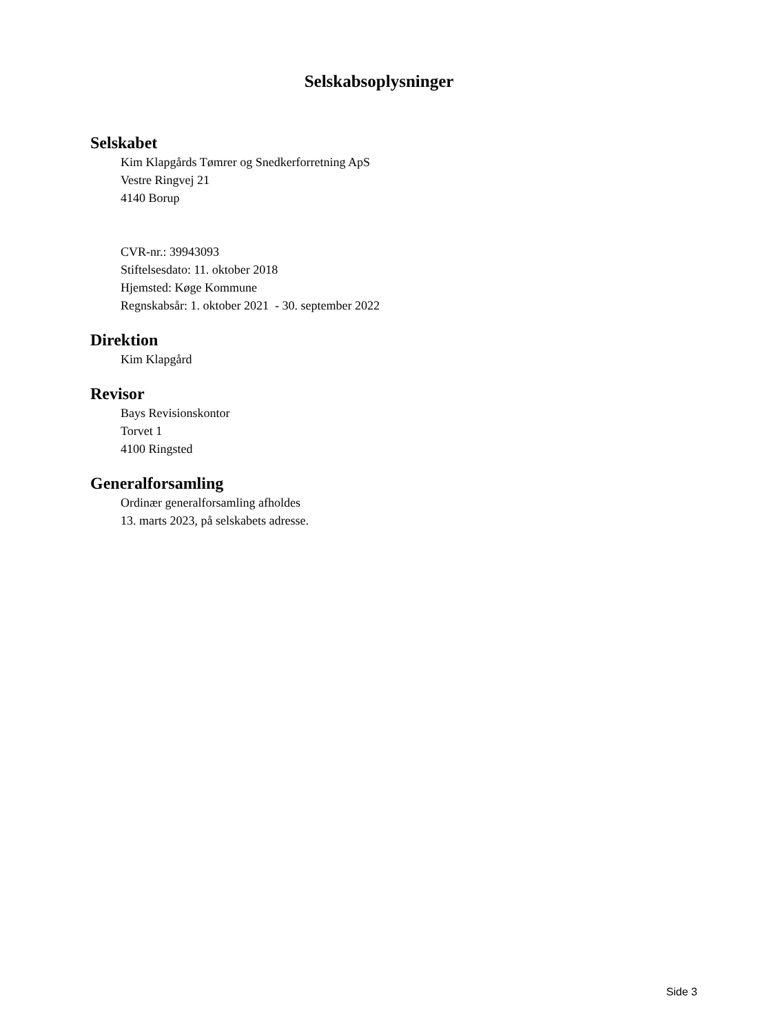Selskabsoplysninger
Selskabet
Kim Klapgårds Tømrer og Snedkerforretning ApS
Vestre Ringvej 21
4140 Borup
CVR-nr.: 39943093
Stiftelsesdato: 11. oktober 2018
Hjemsted: Køge Kommune
Regnskabsår: 1. oktober 2021 - 30. september 2022
Direktion
Kim Klapgård
Revisor
Bays Revisionskontor
Torvet 1
4100 Ringsted
Generalforsamling
Ordinær generalforsamling afholdes
13. marts 2023, på selskabets adresse.
Side 3